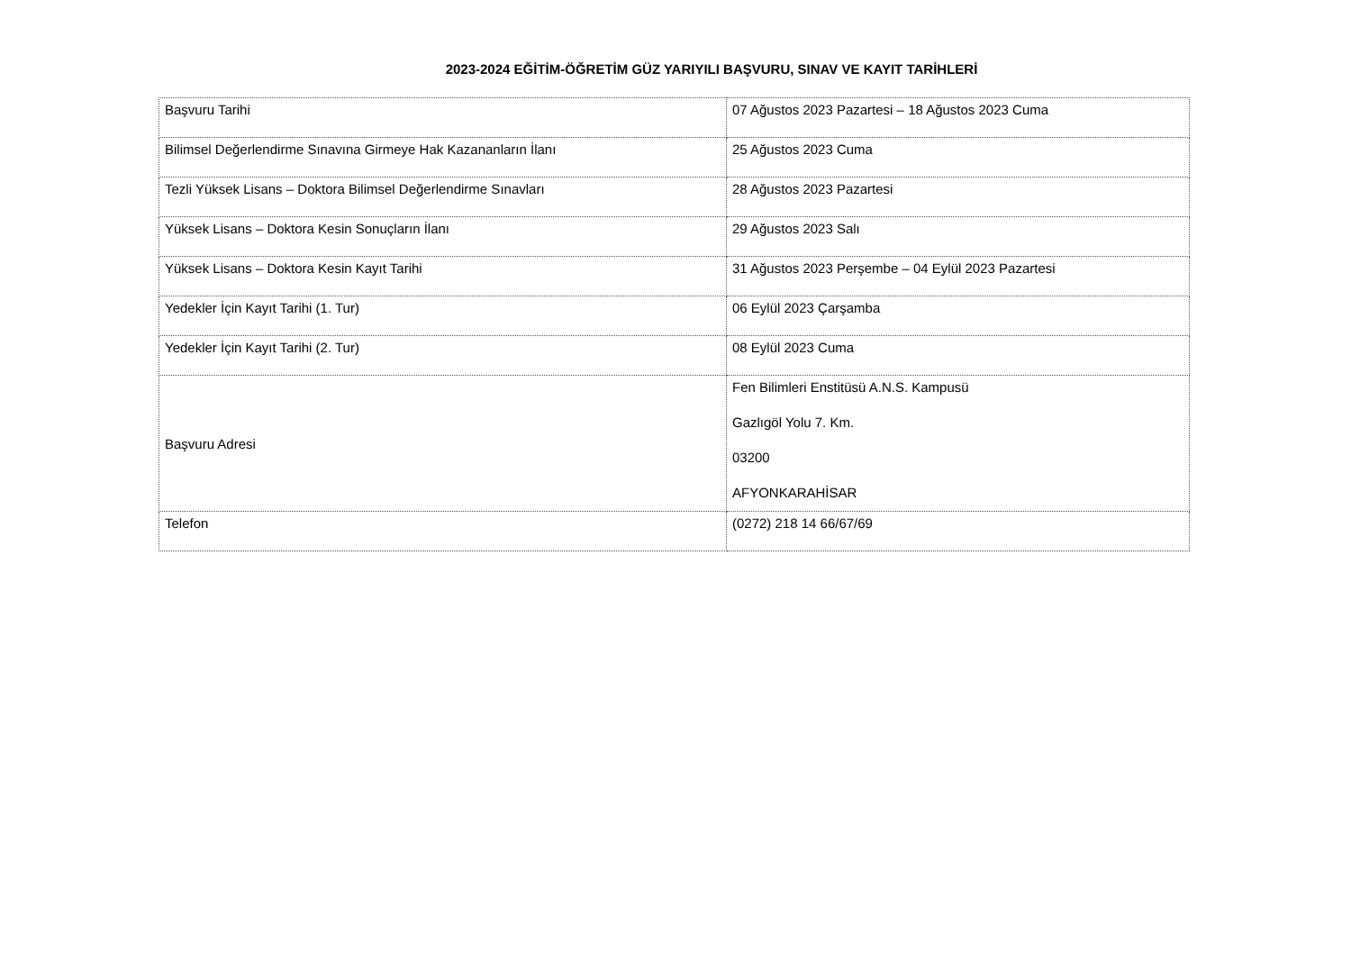2023-2024 EĞİTİM-ÖĞRETİM GÜZ YARIYILI BAŞVURU, SINAV VE KAYIT TARİHLERİ
| Başvuru Tarihi | 07 Ağustos 2023 Pazartesi – 18 Ağustos 2023 Cuma |
| Bilimsel Değerlendirme Sınavına Girmeye Hak Kazananların İlanı | 25 Ağustos 2023 Cuma |
| Tezli Yüksek Lisans – Doktora Bilimsel Değerlendirme Sınavları | 28 Ağustos 2023 Pazartesi |
| Yüksek Lisans – Doktora Kesin Sonuçların İlanı | 29 Ağustos 2023 Salı |
| Yüksek Lisans – Doktora Kesin Kayıt Tarihi | 31 Ağustos 2023 Perşembe – 04 Eylül 2023 Pazartesi |
| Yedekler İçin Kayıt Tarihi (1. Tur) | 06 Eylül 2023 Çarşamba |
| Yedekler İçin Kayıt Tarihi (2. Tur) | 08 Eylül 2023 Cuma |
| Başvuru Adresi | Fen Bilimleri Enstitüsü A.N.S. Kampusü Gazlıgöl Yolu 7. Km. 03200 AFYONKARAHİSAR |
| Telefon | (0272) 218 14 66/67/69 |